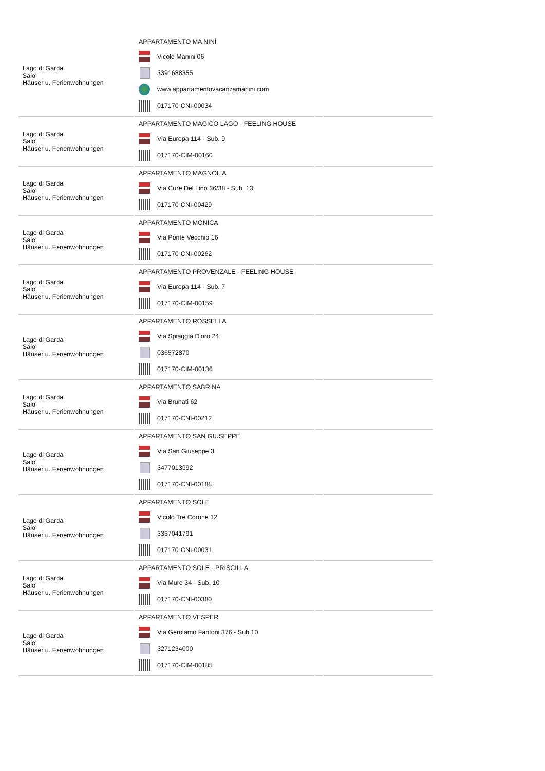| Lago di Garda Salo' Häuser u. Ferienwohnungen | APPARTAMENTO MA NINÌ Vicolo Manini 06 3391688355 www.appartamentovacanzamanini.com 017170-CNI-00034 | | |
| Lago di Garda Salo' Häuser u. Ferienwohnungen | APPARTAMENTO MAGICO LAGO - FEELING HOUSE Via Europa 114 - Sub. 9 017170-CIM-00160 | | |
| Lago di Garda Salo' Häuser u. Ferienwohnungen | APPARTAMENTO MAGNOLIA Via Cure Del Lino 36/38 - Sub. 13 017170-CNI-00429 | | |
| Lago di Garda Salo' Häuser u. Ferienwohnungen | APPARTAMENTO MONICA Via Ponte Vecchio 16 017170-CNI-00262 | | |
| Lago di Garda Salo' Häuser u. Ferienwohnungen | APPARTAMENTO PROVENZALE - FEELING HOUSE Via Europa 114 - Sub. 7 017170-CIM-00159 | | |
| Lago di Garda Salo' Häuser u. Ferienwohnungen | APPARTAMENTO ROSSELLA Via Spiaggia D'oro 24 036572870 017170-CIM-00136 | | |
| Lago di Garda Salo' Häuser u. Ferienwohnungen | APPARTAMENTO SABRINA Via Brunati 62 017170-CNI-00212 | | |
| Lago di Garda Salo' Häuser u. Ferienwohnungen | APPARTAMENTO SAN GIUSEPPE Via San Giuseppe 3 3477013992 017170-CNI-00188 | | |
| Lago di Garda Salo' Häuser u. Ferienwohnungen | APPARTAMENTO SOLE Vicolo Tre Corone 12 3337041791 017170-CNI-00031 | | |
| Lago di Garda Salo' Häuser u. Ferienwohnungen | APPARTAMENTO SOLE - PRISCILLA Via Muro 34 - Sub. 10 017170-CNI-00380 | | |
| Lago di Garda Salo' Häuser u. Ferienwohnungen | APPARTAMENTO VESPER Via Gerolamo Fantoni 376 - Sub.10 3271234000 017170-CIM-00185 | | |